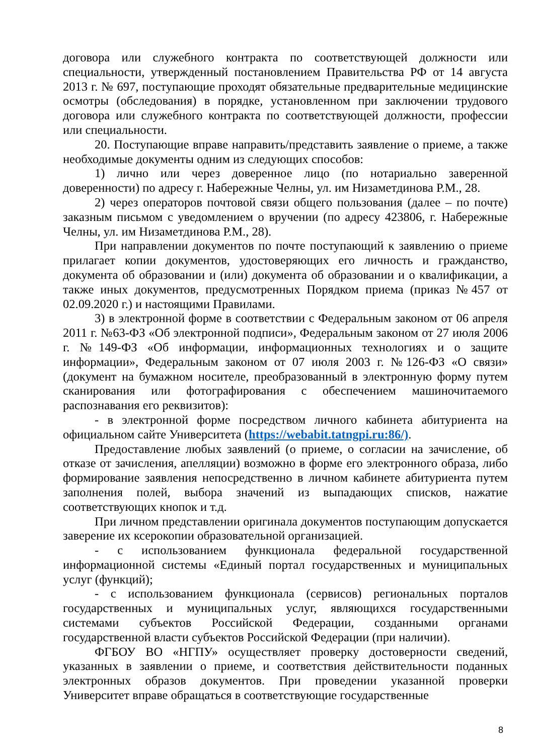договора или служебного контракта по соответствующей должности или специальности, утвержденный постановлением Правительства РФ от 14 августа 2013 г. № 697, поступающие проходят обязательные предварительные медицинские осмотры (обследования) в порядке, установленном при заключении трудового договора или служебного контракта по соответствующей должности, профессии или специальности.
20. Поступающие вправе направить/представить заявление о приеме, а также необходимые документы одним из следующих способов:
1) лично или через доверенное лицо (по нотариально заверенной доверенности) по адресу г. Набережные Челны, ул. им Низаметдинова Р.М., 28.
2) через операторов почтовой связи общего пользования (далее – по почте) заказным письмом с уведомлением о вручении (по адресу 423806, г. Набережные Челны, ул. им Низаметдинова Р.М., 28).
При направлении документов по почте поступающий к заявлению о приеме прилагает копии документов, удостоверяющих его личность и гражданство, документа об образовании и (или) документа об образовании и о квалификации, а также иных документов, предусмотренных Порядком приема (приказ №457 от 02.09.2020 г.) и настоящими Правилами.
3) в электронной форме в соответствии с Федеральным законом от 06 апреля 2011 г. №63-ФЗ «Об электронной подписи», Федеральным законом от 27 июля 2006 г. №149-ФЗ «Об информации, информационных технологиях и о защите информации», Федеральным законом от 07 июля 2003 г. №126-ФЗ «О связи» (документ на бумажном носителе, преобразованный в электронную форму путем сканирования или фотографирования с обеспечением машиночитаемого распознавания его реквизитов):
- в электронной форме посредством личного кабинета абитуриента на официальном сайте Университета (https://webabit.tatngpi.ru:86/).
Предоставление любых заявлений (о приеме, о согласии на зачисление, об отказе от зачисления, апелляции) возможно в форме его электронного образа, либо формирование заявления непосредственно в личном кабинете абитуриента путем заполнения полей, выбора значений из выпадающих списков, нажатие соответствующих кнопок и т.д.
При личном представлении оригинала документов поступающим допускается заверение их ксерокопии образовательной организацией.
- с использованием функционала федеральной государственной информационной системы «Единый портал государственных и муниципальных услуг (функций);
- с использованием функционала (сервисов) региональных порталов государственных и муниципальных услуг, являющихся государственными системами субъектов Российской Федерации, созданными органами государственной власти субъектов Российской Федерации (при наличии).
ФГБОУ ВО «НГПУ» осуществляет проверку достоверности сведений, указанных в заявлении о приеме, и соответствия действительности поданных электронных образов документов. При проведении указанной проверки Университет вправе обращаться в соответствующие государственные
8